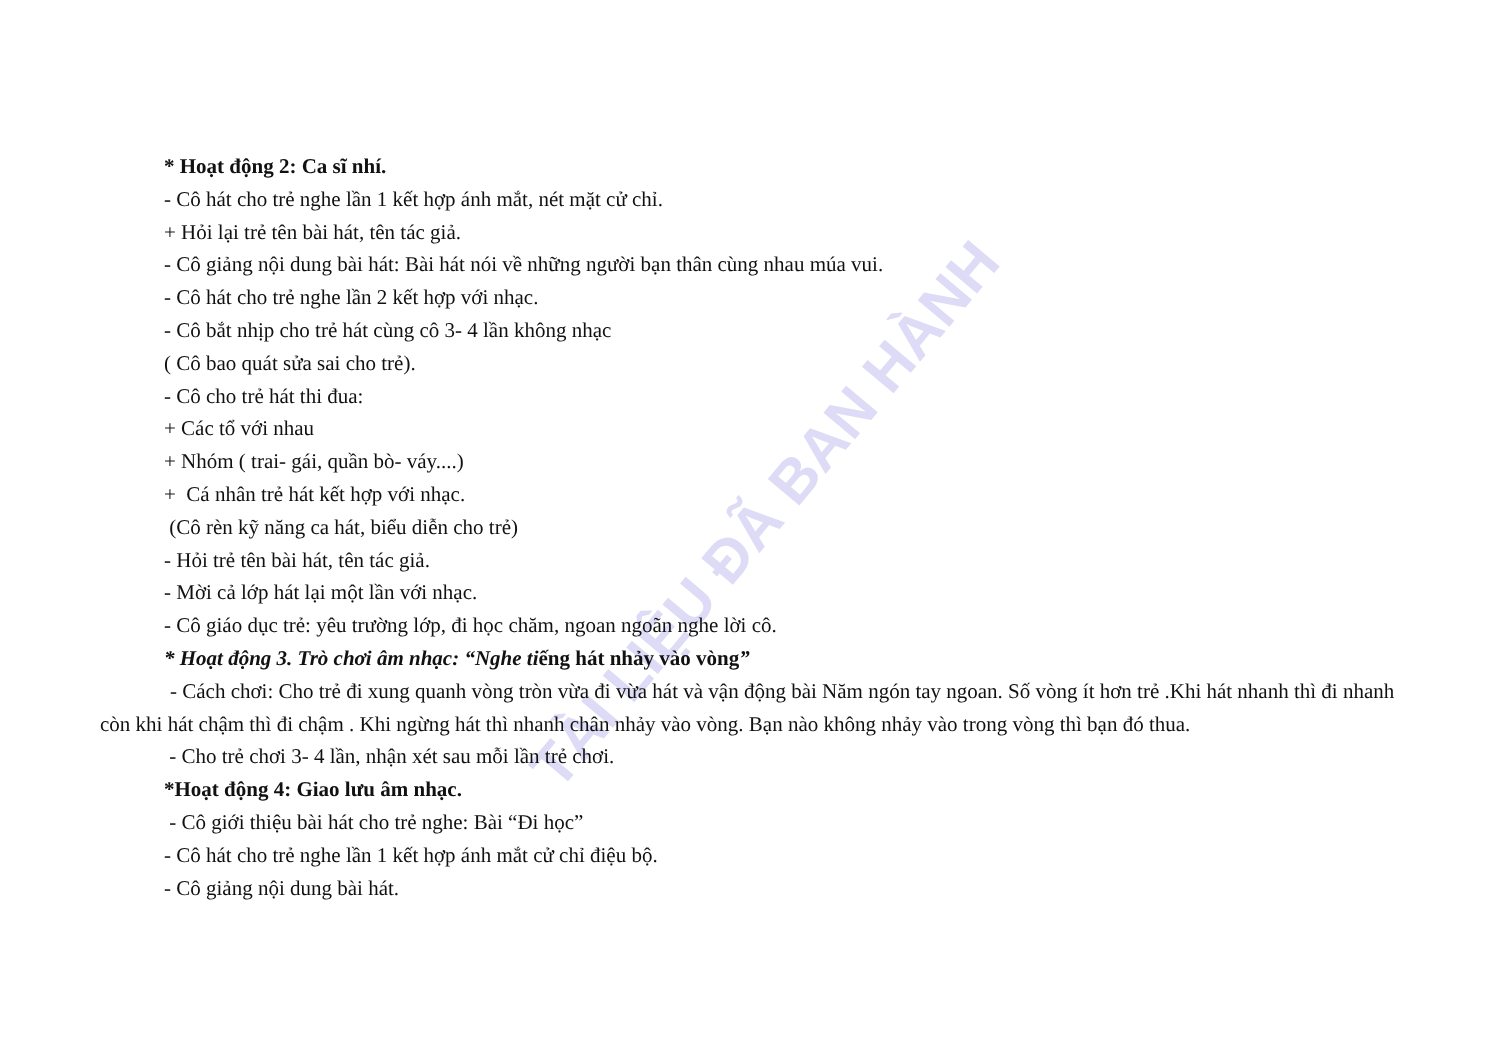TÀI LIỆU ĐÃ BAN HÀNH
* Hoạt động 2: Ca sĩ nhí.
- Cô hát cho trẻ nghe lần 1 kết hợp ánh mắt, nét mặt cử chỉ.
+ Hỏi lại trẻ tên bài hát, tên tác giả.
- Cô giảng nội dung bài hát: Bài hát nói về những người bạn thân cùng nhau múa vui.
- Cô hát cho trẻ nghe lần 2 kết hợp với nhạc.
- Cô bắt nhịp cho trẻ hát cùng cô 3- 4 lần không nhạc
( Cô bao quát sửa sai cho trẻ).
- Cô cho trẻ hát thi đua:
+ Các tổ với nhau
+ Nhóm ( trai- gái, quần bò- váy....)
+ Cá nhân trẻ hát kết hợp với nhạc.
(Cô rèn kỹ năng ca hát, biểu diễn cho trẻ)
- Hỏi trẻ tên bài hát, tên tác giả.
- Mời cả lớp hát lại một lần với nhạc.
- Cô giáo dục trẻ: yêu trường lớp, đi học chăm, ngoan ngoãn nghe lời cô.
* Hoạt động 3. Trò chơi âm nhạc: “Nghe tiếng hát nhảy vào vòng”
- Cách chơi: Cho trẻ đi xung quanh vòng tròn vừa đi vừa hát và vận động bài Năm ngón tay ngoan. Số vòng ít hơn trẻ .Khi hát nhanh thì đi nhanh còn khi hát chậm thì đi chậm . Khi ngừng hát thì nhanh chân nhảy vào vòng. Bạn nào không nhảy vào trong vòng thì bạn đó thua.
- Cho trẻ chơi 3- 4 lần, nhận xét sau mỗi lần trẻ chơi.
*Hoạt động 4: Giao lưu âm nhạc.
- Cô giới thiệu bài hát cho trẻ nghe: Bài “Đi học”
- Cô hát cho trẻ nghe lần 1 kết hợp ánh mắt cử chỉ điệu bộ.
- Cô giảng nội dung bài hát.